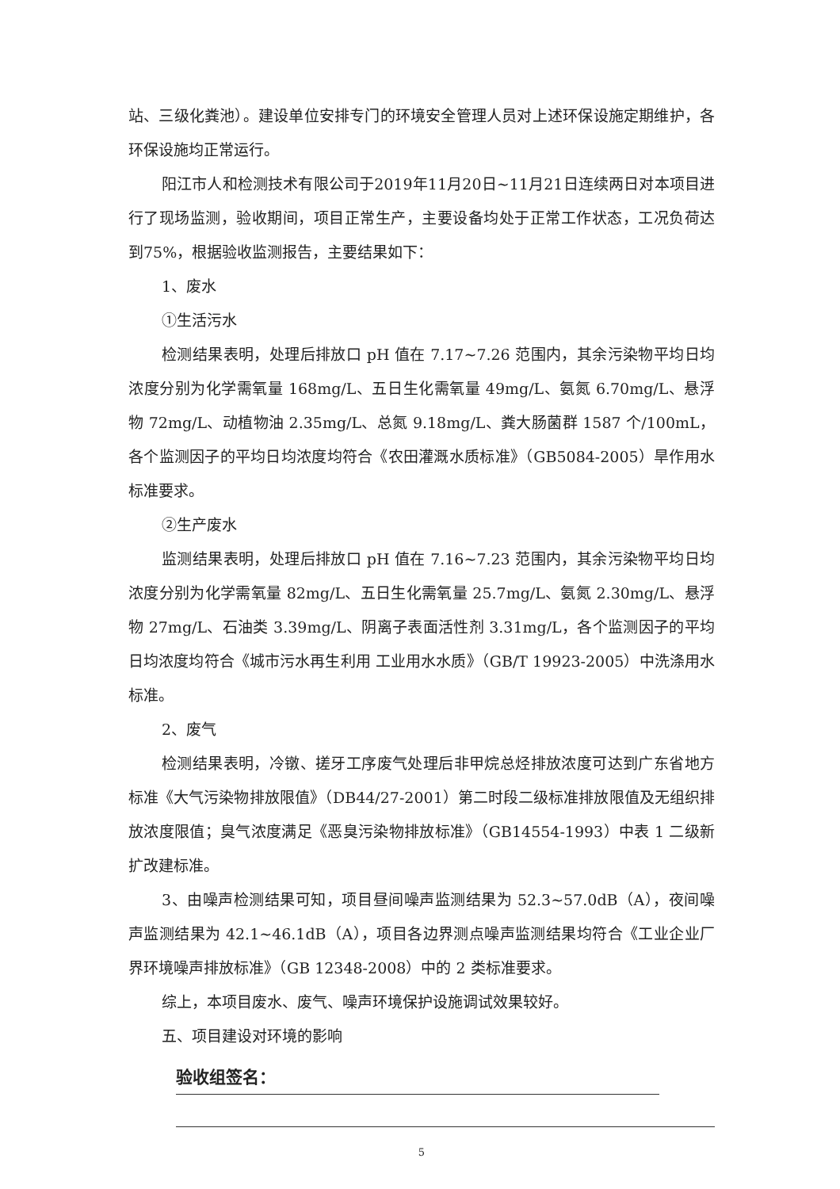站、三级化粪池）。建设单位安排专门的环境安全管理人员对上述环保设施定期维护，各环保设施均正常运行。
阳江市人和检测技术有限公司于2019年11月20日~11月21日连续两日对本项目进行了现场监测，验收期间，项目正常生产，主要设备均处于正常工作状态，工况负荷达到75%，根据验收监测报告，主要结果如下：
1、废水
①生活污水
检测结果表明，处理后排放口 pH 值在 7.17~7.26 范围内，其余污染物平均日均浓度分别为化学需氧量 168mg/L、五日生化需氧量 49mg/L、氨氮 6.70mg/L、悬浮物 72mg/L、动植物油 2.35mg/L、总氮 9.18mg/L、粪大肠菌群 1587 个/100mL，各个监测因子的平均日均浓度均符合《农田灌溉水质标准》（GB5084-2005）旱作用水标准要求。
②生产废水
监测结果表明，处理后排放口 pH 值在 7.16~7.23 范围内，其余污染物平均日均浓度分别为化学需氧量 82mg/L、五日生化需氧量 25.7mg/L、氨氮 2.30mg/L、悬浮物 27mg/L、石油类 3.39mg/L、阴离子表面活性剂 3.31mg/L，各个监测因子的平均日均浓度均符合《城市污水再生利用 工业用水水质》（GB/T 19923-2005）中洗涤用水标准。
2、废气
检测结果表明，冷镦、搓牙工序废气处理后非甲烷总烃排放浓度可达到广东省地方标准《大气污染物排放限值》（DB44/27-2001）第二时段二级标准排放限值及无组织排放浓度限值；臭气浓度满足《恶臭污染物排放标准》（GB14554-1993）中表 1 二级新扩改建标准。
3、由噪声检测结果可知，项目昼间噪声监测结果为 52.3~57.0dB（A），夜间噪声监测结果为 42.1~46.1dB（A），项目各边界测点噪声监测结果均符合《工业企业厂界环境噪声排放标准》（GB 12348-2008）中的 2 类标准要求。
综上，本项目废水、废气、噪声环境保护设施调试效果较好。
五、项目建设对环境的影响
验收组签名：
5